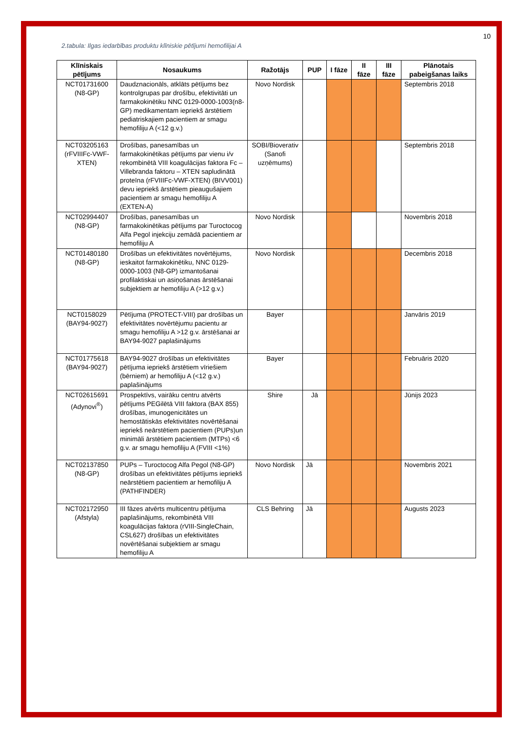10
2.tabula: Ilgas iedarbības produktu klīniskie pētījumi hemofilijai A
| Klīniskais pētījums | Nosaukums | Ražotājs | PUP | I fāze | II fāze | III fāze | Plānotais pabeigšanas laiks |
| --- | --- | --- | --- | --- | --- | --- | --- |
| NCT01731600 (N8-GP) | Daudznacionāls, atklāts pētījums bez kontrolgrupas par drošību, efektivitāti un farmakokinētiku NNC 0129-0000-1003(n8-GP) medikamentam iepriekš ārstētiem pediatriskajiem pacientiem ar smagu hemofiliju A (<12 g.v.) | Novo Nordisk | | | | | Septembris 2018 |
| NCT03205163 (rFVIIIFc-VWF-XTEN) | Drošības, panesamības un farmakokinētikas pētījums par vienu i/v rekombinētā VIII koagulācijas faktora Fc – Villebranda faktoru – XTEN sapludinātā proteīna (rFVIIIFc-VWF-XTEN) (BIVV001) devu iepriekš ārstētiem pieaugušajiem pacientiem ar smagu hemofiliju A (EXTEN-A) | SOBI/Bioverativ (Sanofi uzņēmums) | | | | | Septembris 2018 |
| NCT02994407 (N8-GP) | Drošības, panesamības un farmakokinētikas pētījums par Turoctocog Alfa Pegol injekciju zemādā pacientiem ar hemofiliju A | Novo Nordisk | | | | | Novembris 2018 |
| NCT01480180 (N8-GP) | Drošības un efektivitātes novērtējums, ieskaitot farmakokinētiku, NNC 0129-0000-1003 (N8-GP) izmantošanai profilaktiskai un asiņošanas ārstēšanai subjektiem ar hemofiliju A (>12 g.v.) | Novo Nordisk | | | | | Decembris 2018 |
| NCT0158029 (BAY94-9027) | Pētījuma (PROTECT-VIII) par drošības un efektivitātes novērtējumu pacientu ar smagu hemofiliju A >12 g.v. ārstēšanai ar BAY94-9027 paplašinājums | Bayer | | | | | Janvāris 2019 |
| NCT01775618 (BAY94-9027) | BAY94-9027 drošības un efektivitātes pētījuma iepriekš ārstētiem vīriešiem (bērniem) ar hemofiliju A (<12 g.v.) paplašinājums | Bayer | | | | | Februāris 2020 |
| NCT02615691 (Adynovi<sup>®</sup>) | Prospektīvs, vairāku centru atvērts pētījums PEGilētā VIII faktora (BAX 855) drošības, imunogenicitātes un hemostātiskās efektivitātes novērtēšanai iepriekš neārstētiem pacientiem (PUPs)un minimāli ārstētiem pacientiem (MTPs) <6 g.v. ar smagu hemofiliju A (FVIII <1%) | Shire | Jā | | | | Jūnijs 2023 |
| NCT02137850 (N8-GP) | PUPs – Turoctocog Alfa Pegol (N8-GP) drošības un efektivitātes pētījums iepriekš neārstētiem pacientiem ar hemofiliju A (PATHFINDER) | Novo Nordisk | Jā | | | | Novembris 2021 |
| NCT02172950 (Afstyla) | III fāzes atvērts multicentru pētījuma paplašinājums, rekombinētā VIII koagulācijas faktora (rVIII-SingleChain, CSL627) drošības un efektivitātes novērtēšanai subjektiem ar smagu hemofiliju A | CLS Behring | Jā | | | | Augusts 2023 |